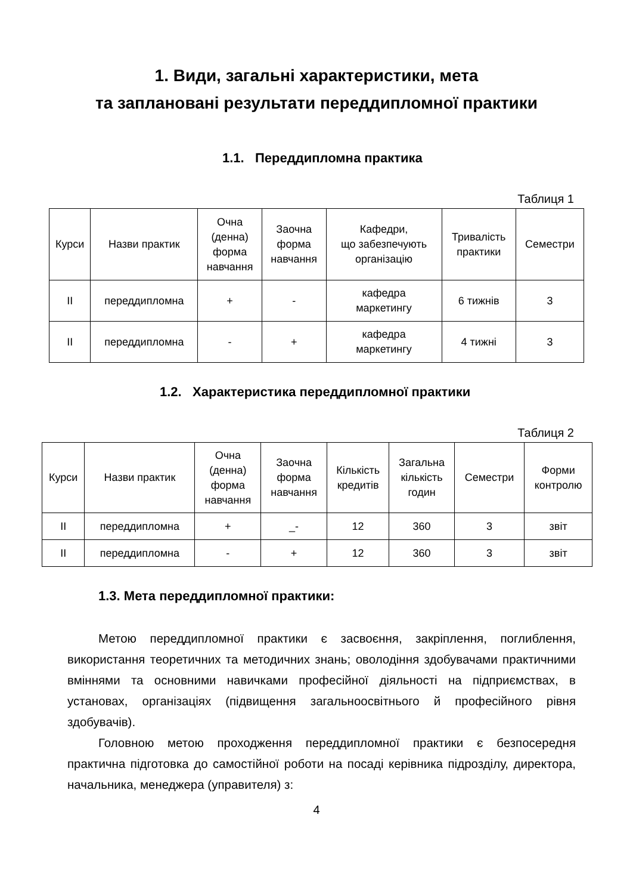1. Види, загальні характеристики, мета
та заплановані результати переддипломної практики
1.1. Переддипломна практика
Таблиця 1
| Курси | Назви практик | Очна (денна) форма навчання | Заочна форма навчання | Кафедри, що забезпечують організацію | Тривалість практики | Семестри |
| --- | --- | --- | --- | --- | --- | --- |
| II | переддипломна | + | - | кафедра маркетингу | 6 тижнів | 3 |
| II | переддипломна | - | + | кафедра маркетингу | 4 тижні | 3 |
1.2. Характеристика переддипломної практики
Таблиця 2
| Курси | Назви практик | Очна (денна) форма навчання | Заочна форма навчання | Кількість кредитів | Загальна кількість годин | Семестри | Форми контролю |
| --- | --- | --- | --- | --- | --- | --- | --- |
| II | переддипломна | + | _- | 12 | 360 | 3 | звіт |
| II | переддипломна | - | + | 12 | 360 | 3 | звіт |
1.3. Мета переддипломної практики:
Метою переддипломної практики є засвоєння, закріплення, поглиблення, використання теоретичних та методичних знань; оволодіння здобувачами практичними вміннями та основними навичками професійної діяльності на підприємствах, в установах, організаціях (підвищення загальноосвітнього й професійного рівня здобувачів).
Головною метою проходження переддипломної практики є безпосередня практична підготовка до самостійної роботи на посаді керівника підрозділу, директора, начальника, менеджера (управителя) з:
4